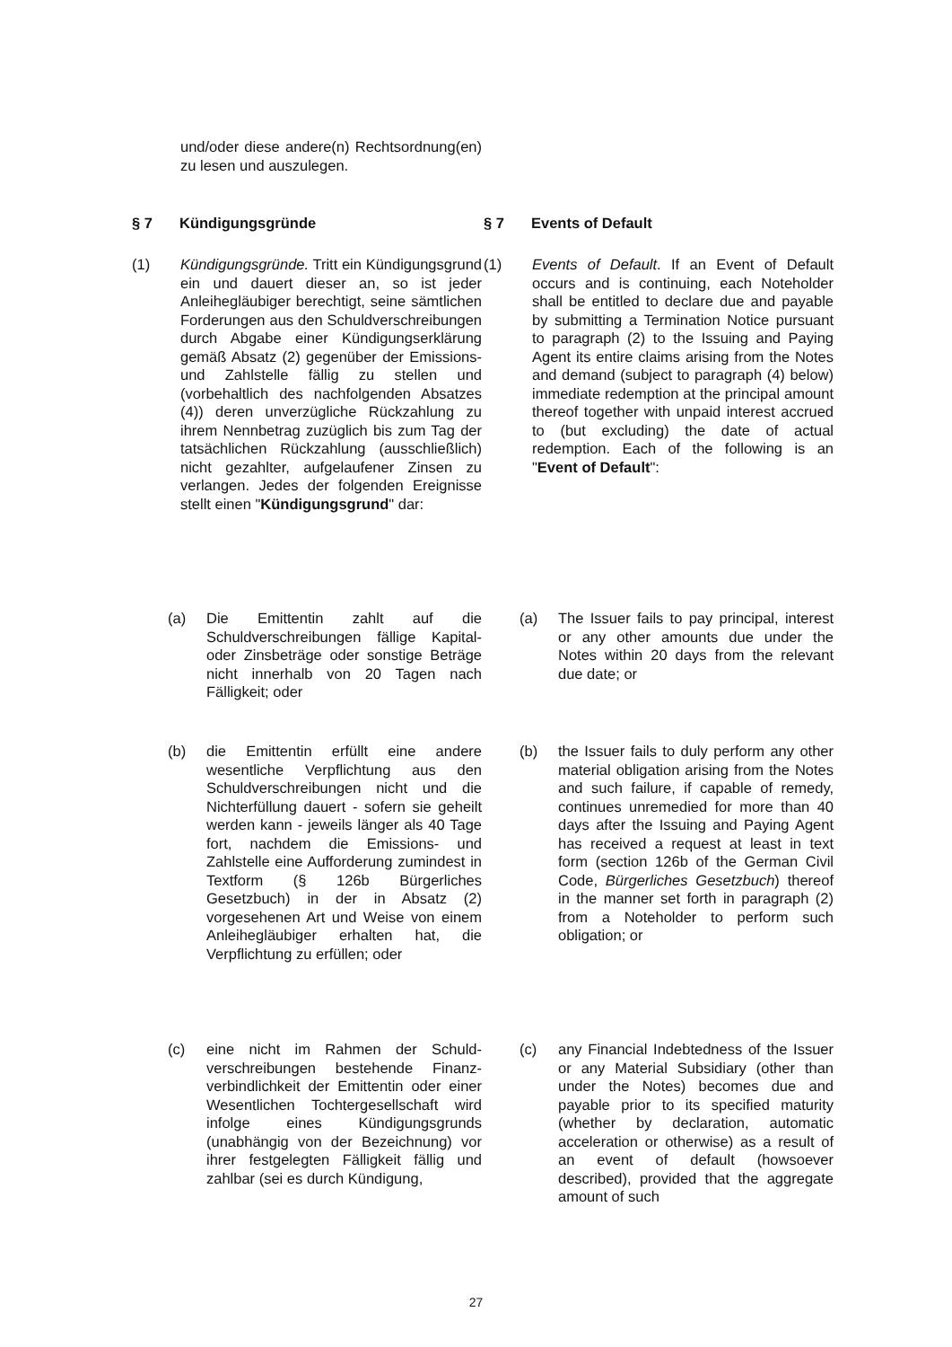und/oder diese andere(n) Rechtsordnung(en) zu lesen und auszulegen.
§ 7 Kündigungsgründe
§ 7 Events of Default
(1) Kündigungsgründe. Tritt ein Kündigungsgrund ein und dauert dieser an, so ist jeder Anleihegläubiger berechtigt, seine sämtlichen Forderungen aus den Schuldverschreibungen durch Abgabe einer Kündigungserklärung gemäß Absatz (2) gegenüber der Emissions- und Zahlstelle fällig zu stellen und (vorbehaltlich des nachfolgenden Absatzes (4)) deren unverzügliche Rückzahlung zu ihrem Nennbetrag zuzüglich bis zum Tag der tatsächlichen Rückzahlung (ausschließlich) nicht gezahlter, aufgelaufener Zinsen zu verlangen. Jedes der folgenden Ereignisse stellt einen "Kündigungsgrund" dar:
(1) Events of Default. If an Event of Default occurs and is continuing, each Noteholder shall be entitled to declare due and payable by submitting a Termination Notice pursuant to paragraph (2) to the Issuing and Paying Agent its entire claims arising from the Notes and demand (subject to paragraph (4) below) immediate redemption at the principal amount thereof together with unpaid interest accrued to (but excluding) the date of actual redemption. Each of the following is an "Event of Default":
(a) Die Emittentin zahlt auf die Schuldverschreibungen fällige Kapital- oder Zinsbeträge oder sonstige Beträge nicht innerhalb von 20 Tagen nach Fälligkeit; oder
(a) The Issuer fails to pay principal, interest or any other amounts due under the Notes within 20 days from the relevant due date; or
(b) die Emittentin erfüllt eine andere wesentliche Verpflichtung aus den Schuldverschreibungen nicht und die Nichterfüllung dauert - sofern sie geheilt werden kann - jeweils länger als 40 Tage fort, nachdem die Emissions- und Zahlstelle eine Aufforderung zumindest in Textform (§ 126b Bürgerliches Gesetzbuch) in der in Absatz (2) vorgesehenen Art und Weise von einem Anleihegläubiger erhalten hat, die Verpflichtung zu erfüllen; oder
(b) the Issuer fails to duly perform any other material obligation arising from the Notes and such failure, if capable of remedy, continues unremedied for more than 40 days after the Issuing and Paying Agent has received a request at least in text form (section 126b of the German Civil Code, Bürgerliches Gesetzbuch) thereof in the manner set forth in paragraph (2) from a Noteholder to perform such obligation; or
(c) eine nicht im Rahmen der Schuld-verschreibungen bestehende Finanz-verbindlichkeit der Emittentin oder einer Wesentlichen Tochtergesellschaft wird infolge eines Kündigungsgrunds (unabhängig von der Bezeichnung) vor ihrer festgelegten Fälligkeit fällig und zahlbar (sei es durch Kündigung,
(c) any Financial Indebtedness of the Issuer or any Material Subsidiary (other than under the Notes) becomes due and payable prior to its specified maturity (whether by declaration, automatic acceleration or otherwise) as a result of an event of default (howsoever described), provided that the aggregate amount of such
27